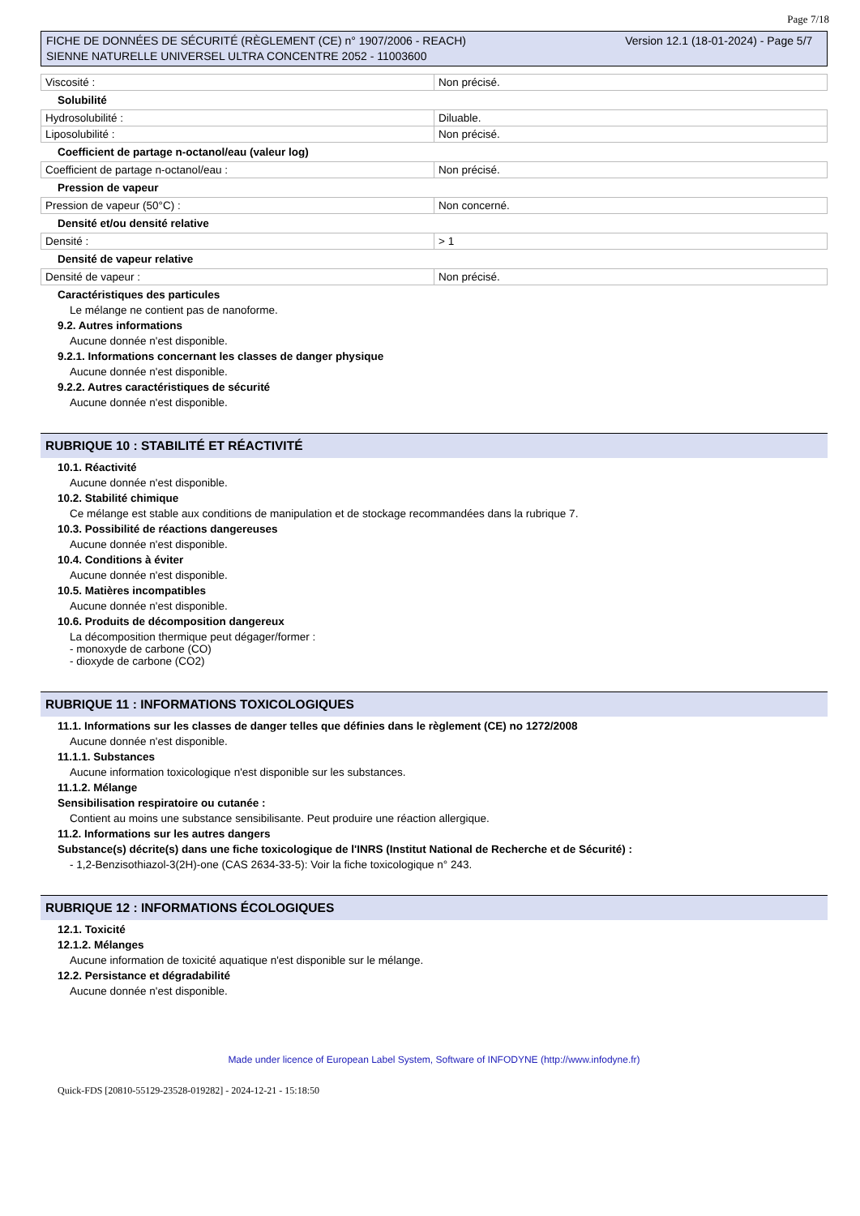Page 7/18
FICHE DE DONNÉES DE SÉCURITÉ (RÈGLEMENT (CE) n° 1907/2006 - REACH)
SIENNE NATURELLE UNIVERSEL ULTRA CONCENTRE 2052 - 11003600
Version 12.1 (18-01-2024) - Page 5/7
| Viscosité : | Non précisé. |
Solubilité
| Hydrosolubilité : | Diluable. |
| Liposolubilité : | Non précisé. |
Coefficient de partage n-octanol/eau (valeur log)
| Coefficient de partage n-octanol/eau : | Non précisé. |
Pression de vapeur
| Pression de vapeur (50°C) : | Non concerné. |
Densité et/ou densité relative
| Densité : | > 1 |
Densité de vapeur relative
| Densité de vapeur : | Non précisé. |
Caractéristiques des particules
Le mélange ne contient pas de nanoforme.
9.2. Autres informations
Aucune donnée n'est disponible.
9.2.1. Informations concernant les classes de danger physique
Aucune donnée n'est disponible.
9.2.2. Autres caractéristiques de sécurité
Aucune donnée n'est disponible.
RUBRIQUE 10 : STABILITÉ ET RÉACTIVITÉ
10.1. Réactivité
Aucune donnée n'est disponible.
10.2. Stabilité chimique
Ce mélange est stable aux conditions de manipulation et de stockage recommandées dans la rubrique 7.
10.3. Possibilité de réactions dangereuses
Aucune donnée n'est disponible.
10.4. Conditions à éviter
Aucune donnée n'est disponible.
10.5. Matières incompatibles
Aucune donnée n'est disponible.
10.6. Produits de décomposition dangereux
La décomposition thermique peut dégager/former :
- monoxyde de carbone (CO)
- dioxyde de carbone (CO2)
RUBRIQUE 11 : INFORMATIONS TOXICOLOGIQUES
11.1. Informations sur les classes de danger telles que définies dans le règlement (CE) no 1272/2008
Aucune donnée n'est disponible.
11.1.1. Substances
Aucune information toxicologique n'est disponible sur les substances.
11.1.2. Mélange
Sensibilisation respiratoire ou cutanée :
Contient au moins une substance sensibilisante. Peut produire une réaction allergique.
11.2. Informations sur les autres dangers
Substance(s) décrite(s) dans une fiche toxicologique de l'INRS (Institut National de Recherche et de Sécurité) :
- 1,2-Benzisothiazol-3(2H)-one (CAS 2634-33-5): Voir la fiche toxicologique n° 243.
RUBRIQUE 12 : INFORMATIONS ÉCOLOGIQUES
12.1. Toxicité
12.1.2. Mélanges
Aucune information de toxicité aquatique n'est disponible sur le mélange.
12.2. Persistance et dégradabilité
Aucune donnée n'est disponible.
Made under licence of European Label System, Software of INFODYNE (http://www.infodyne.fr)
Quick-FDS [20810-55129-23528-019282] - 2024-12-21 - 15:18:50